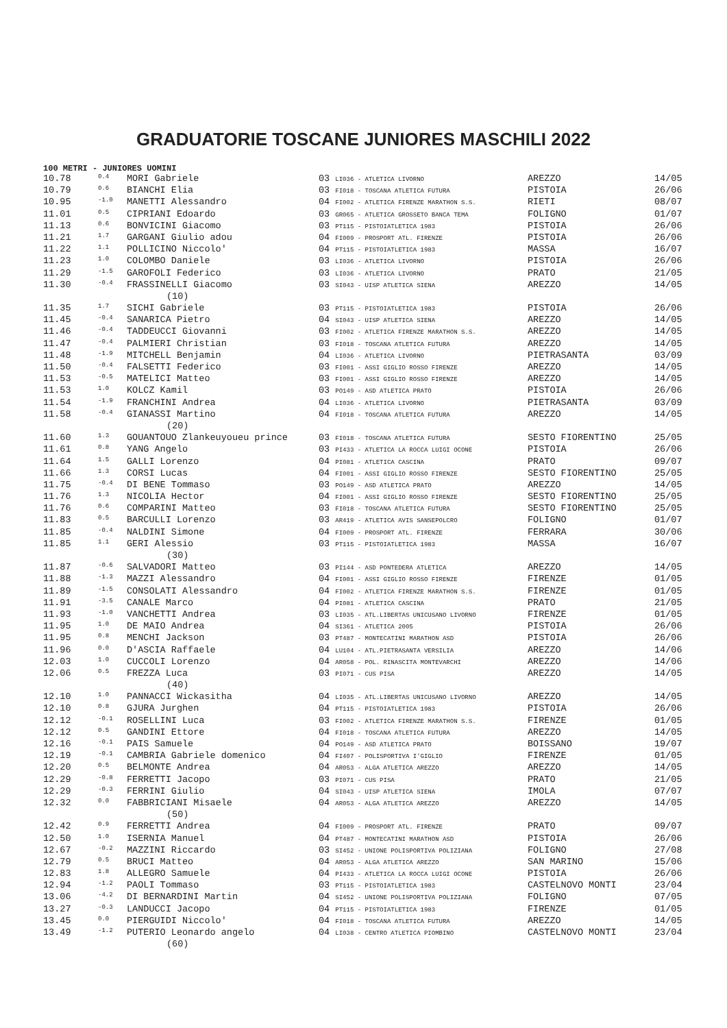GRADUATORIE TOSCANE JUNIORES MASCHILI 2022
100 METRI - JUNIORES UOMINI
| 10.78 | 0.4 | MORI Gabriele | 03 LI036 - ATLETICA LIVORNO | AREZZO | 14/05 |
| 10.79 | 0.6 | BIANCHI Elia | 03 FI018 - TOSCANA ATLETICA FUTURA | PISTOIA | 26/06 |
| 10.95 | -1.0 | MANETTI Alessandro | 04 FI002 - ATLETICA FIRENZE MARATHON S.S. | RIETI | 08/07 |
| 11.01 | 0.5 | CIPRIANI Edoardo | 03 GR065 - ATLETICA GROSSETO BANCA TEMA | FOLIGNO | 01/07 |
| 11.13 | 0.6 | BONVICINI Giacomo | 03 PT115 - PISTOIATLETICA 1983 | PISTOIA | 26/06 |
| 11.21 | 1.7 | GARGANI Giulio adou | 04 FI009 - PROSPORT ATL. FIRENZE | PISTOIA | 26/06 |
| 11.22 | 1.1 | POLLICINO Niccolo' | 04 PT115 - PISTOIATLETICA 1983 | MASSA | 16/07 |
| 11.23 | 1.0 | COLOMBO Daniele | 03 LI036 - ATLETICA LIVORNO | PISTOIA | 26/06 |
| 11.29 | -1.5 | GAROFOLI Federico | 03 LI036 - ATLETICA LIVORNO | PRATO | 21/05 |
| 11.30 | -0.4 | FRASSINELLI Giacomo | 03 SI043 - UISP ATLETICA SIENA | AREZZO | 14/05 |
| (10) | | | | | |
| 11.35 | 1.7 | SICHI Gabriele | 03 PT115 - PISTOIATLETICA 1983 | PISTOIA | 26/06 |
| 11.45 | -0.4 | SANARICA Pietro | 04 SI043 - UISP ATLETICA SIENA | AREZZO | 14/05 |
| 11.46 | -0.4 | TADDEUCCI Giovanni | 03 FI002 - ATLETICA FIRENZE MARATHON S.S. | AREZZO | 14/05 |
| 11.47 | -0.4 | PALMIERI Christian | 03 FI018 - TOSCANA ATLETICA FUTURA | AREZZO | 14/05 |
| 11.48 | -1.9 | MITCHELL Benjamin | 04 LI036 - ATLETICA LIVORNO | PIETRASANTA | 03/09 |
| 11.50 | -0.4 | FALSETTI Federico | 03 FI001 - ASSI GIGLIO ROSSO FIRENZE | AREZZO | 14/05 |
| 11.53 | -0.5 | MATELICI Matteo | 03 FI001 - ASSI GIGLIO ROSSO FIRENZE | AREZZO | 14/05 |
| 11.53 | 1.0 | KOLCZ Kamil | 03 PO149 - ASD ATLETICA PRATO | PISTOIA | 26/06 |
| 11.54 | -1.9 | FRANCHINI Andrea | 04 LI036 - ATLETICA LIVORNO | PIETRASANTA | 03/09 |
| 11.58 | -0.4 | GIANASSI Martino | 04 FI018 - TOSCANA ATLETICA FUTURA | AREZZO | 14/05 |
| (20) | | | | | |
| 11.60 | 1.3 | GOUANTOUO Zlankeuyoueu prince | 03 FI018 - TOSCANA ATLETICA FUTURA | SESTO FIORENTINO | 25/05 |
| 11.61 | 0.8 | YANG Angelo | 03 PI433 - ATLETICA LA ROCCA LUIGI OCONE | PISTOIA | 26/06 |
| 11.64 | 1.5 | GALLI Lorenzo | 04 PI081 - ATLETICA CASCINA | PRATO | 09/07 |
| 11.66 | 1.3 | CORSI Lucas | 04 FI001 - ASSI GIGLIO ROSSO FIRENZE | SESTO FIORENTINO | 25/05 |
| 11.75 | -0.4 | DI BENE Tommaso | 03 PO149 - ASD ATLETICA PRATO | AREZZO | 14/05 |
| 11.76 | 1.3 | NICOLIA Hector | 04 FI001 - ASSI GIGLIO ROSSO FIRENZE | SESTO FIORENTINO | 25/05 |
| 11.76 | 0.6 | COMPARINI Matteo | 03 FI018 - TOSCANA ATLETICA FUTURA | SESTO FIORENTINO | 25/05 |
| 11.83 | 0.5 | BARCULLI Lorenzo | 03 AR419 - ATLETICA AVIS SANSEPOLCRO | FOLIGNO | 01/07 |
| 11.85 | -0.4 | NALDINI Simone | 04 FI009 - PROSPORT ATL. FIRENZE | FERRARA | 30/06 |
| 11.85 | 1.1 | GERI Alessio | 03 PT115 - PISTOIATLETICA 1983 | MASSA | 16/07 |
| (30) | | | | | |
| 11.87 | -0.6 | SALVADORI Matteo | 03 PI144 - ASD PONTEDERA ATLETICA | AREZZO | 14/05 |
| 11.88 | -1.3 | MAZZI Alessandro | 04 FI001 - ASSI GIGLIO ROSSO FIRENZE | FIRENZE | 01/05 |
| 11.89 | -1.5 | CONSOLATI Alessandro | 04 FI002 - ATLETICA FIRENZE MARATHON S.S. | FIRENZE | 01/05 |
| 11.91 | -3.5 | CANALE Marco | 04 PI081 - ATLETICA CASCINA | PRATO | 21/05 |
| 11.93 | -1.0 | VANCHETTI Andrea | 03 LI035 - ATL.LIBERTAS UNICUSANO LIVORNO | FIRENZE | 01/05 |
| 11.95 | 1.0 | DE MAIO Andrea | 04 SI361 - ATLETICA 2005 | PISTOIA | 26/06 |
| 11.95 | 0.8 | MENCHI Jackson | 03 PT487 - MONTECATINI MARATHON ASD | PISTOIA | 26/06 |
| 11.96 | 0.0 | D'ASCIA Raffaele | 04 LU104 - ATL.PIETRASANTA VERSILIA | AREZZO | 14/06 |
| 12.03 | 1.0 | CUCCOLI Lorenzo | 04 AR058 - POL. RINASCITA MONTEVARCHI | AREZZO | 14/06 |
| 12.06 | 0.5 | FREZZA Luca | 03 PI071 - CUS PISA | AREZZO | 14/05 |
| (40) | | | | | |
| 12.10 | 1.0 | PANNACCI Wickasitha | 04 LI035 - ATL.LIBERTAS UNICUSANO LIVORNO | AREZZO | 14/05 |
| 12.10 | 0.8 | GJURA Jurghen | 04 PT115 - PISTOIATLETICA 1983 | PISTOIA | 26/06 |
| 12.12 | -0.1 | ROSELLINI Luca | 03 FI002 - ATLETICA FIRENZE MARATHON S.S. | FIRENZE | 01/05 |
| 12.12 | 0.5 | GANDINI Ettore | 04 FI018 - TOSCANA ATLETICA FUTURA | AREZZO | 14/05 |
| 12.16 | -0.1 | PAIS Samuele | 04 PO149 - ASD ATLETICA PRATO | BOISSANO | 19/07 |
| 12.19 | -0.1 | CAMBRIA Gabriele domenico | 04 FI407 - POLISPORTIVA I'GIGLIO | FIRENZE | 01/05 |
| 12.20 | 0.5 | BELMONTE Andrea | 04 AR053 - ALGA ATLETICA AREZZO | AREZZO | 14/05 |
| 12.29 | -0.8 | FERRETTI Jacopo | 03 PI071 - CUS PISA | PRATO | 21/05 |
| 12.29 | -0.3 | FERRINI Giulio | 04 SI043 - UISP ATLETICA SIENA | IMOLA | 07/07 |
| 12.32 | 0.0 | FABBRICIANI Misaele | 04 AR053 - ALGA ATLETICA AREZZO | AREZZO | 14/05 |
| (50) | | | | | |
| 12.42 | 0.9 | FERRETTI Andrea | 04 FI009 - PROSPORT ATL. FIRENZE | PRATO | 09/07 |
| 12.50 | 1.0 | ISERNIA Manuel | 04 PT487 - MONTECATINI MARATHON ASD | PISTOIA | 26/06 |
| 12.67 | -0.2 | MAZZINI Riccardo | 03 SI452 - UNIONE POLISPORTIVA POLIZIANA | FOLIGNO | 27/08 |
| 12.79 | 0.5 | BRUCI Matteo | 04 AR053 - ALGA ATLETICA AREZZO | SAN MARINO | 15/06 |
| 12.83 | 1.8 | ALLEGRO Samuele | 04 PI433 - ATLETICA LA ROCCA LUIGI OCONE | PISTOIA | 26/06 |
| 12.94 | -1.2 | PAOLI Tommaso | 03 PT115 - PISTOIATLETICA 1983 | CASTELNOVO MONTI | 23/04 |
| 13.06 | -4.2 | DI BERNARDINI Martin | 04 SI452 - UNIONE POLISPORTIVA POLIZIANA | FOLIGNO | 07/05 |
| 13.27 | -0.3 | LANDUCCI Jacopo | 04 PT115 - PISTOIATLETICA 1983 | FIRENZE | 01/05 |
| 13.45 | 0.0 | PIERGUIDI Niccolo' | 04 FI018 - TOSCANA ATLETICA FUTURA | AREZZO | 14/05 |
| 13.49 | -1.2 | PUTERIO Leonardo angelo | 04 LI038 - CENTRO ATLETICA PIOMBINO | CASTELNOVO MONTI | 23/04 |
| (60) | | | | | |